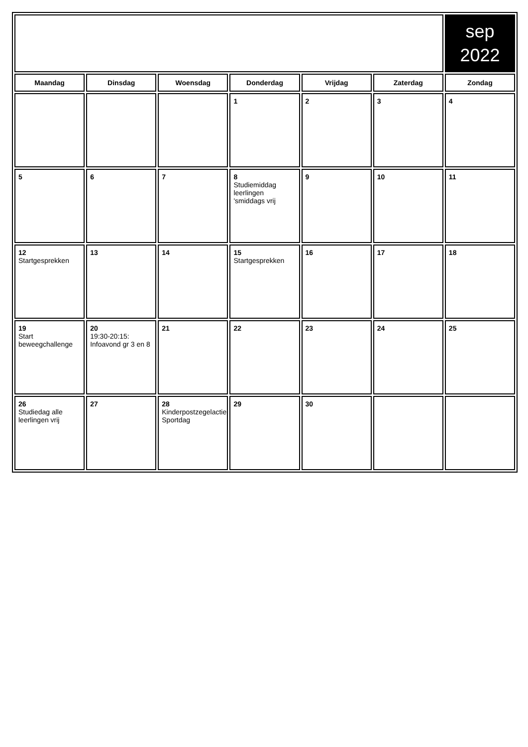| | | | | | | sep 2022 |
| Maandag | Dinsdag | Woensdag | Donderdag | Vrijdag | Zaterdag | Zondag |
| | | | 1 | 2 | 3 | 4 |
| 5 | 6 | 7 | 8 Studiemiddag leerlingen 'smiddags vrij | 9 | 10 | 11 |
| 12 Startgesprekken | 13 | 14 | 15 Startgesprekken | 16 | 17 | 18 |
| 19 Start beweegchallenge | 20 19:30-20:15: Infoavond gr 3 en 8 | 21 | 22 | 23 | 24 | 25 |
| 26 Studiedag alle leerlingen vrij | 27 | 28 Kinderpostzegelactie Sportdag | 29 | 30 | | |